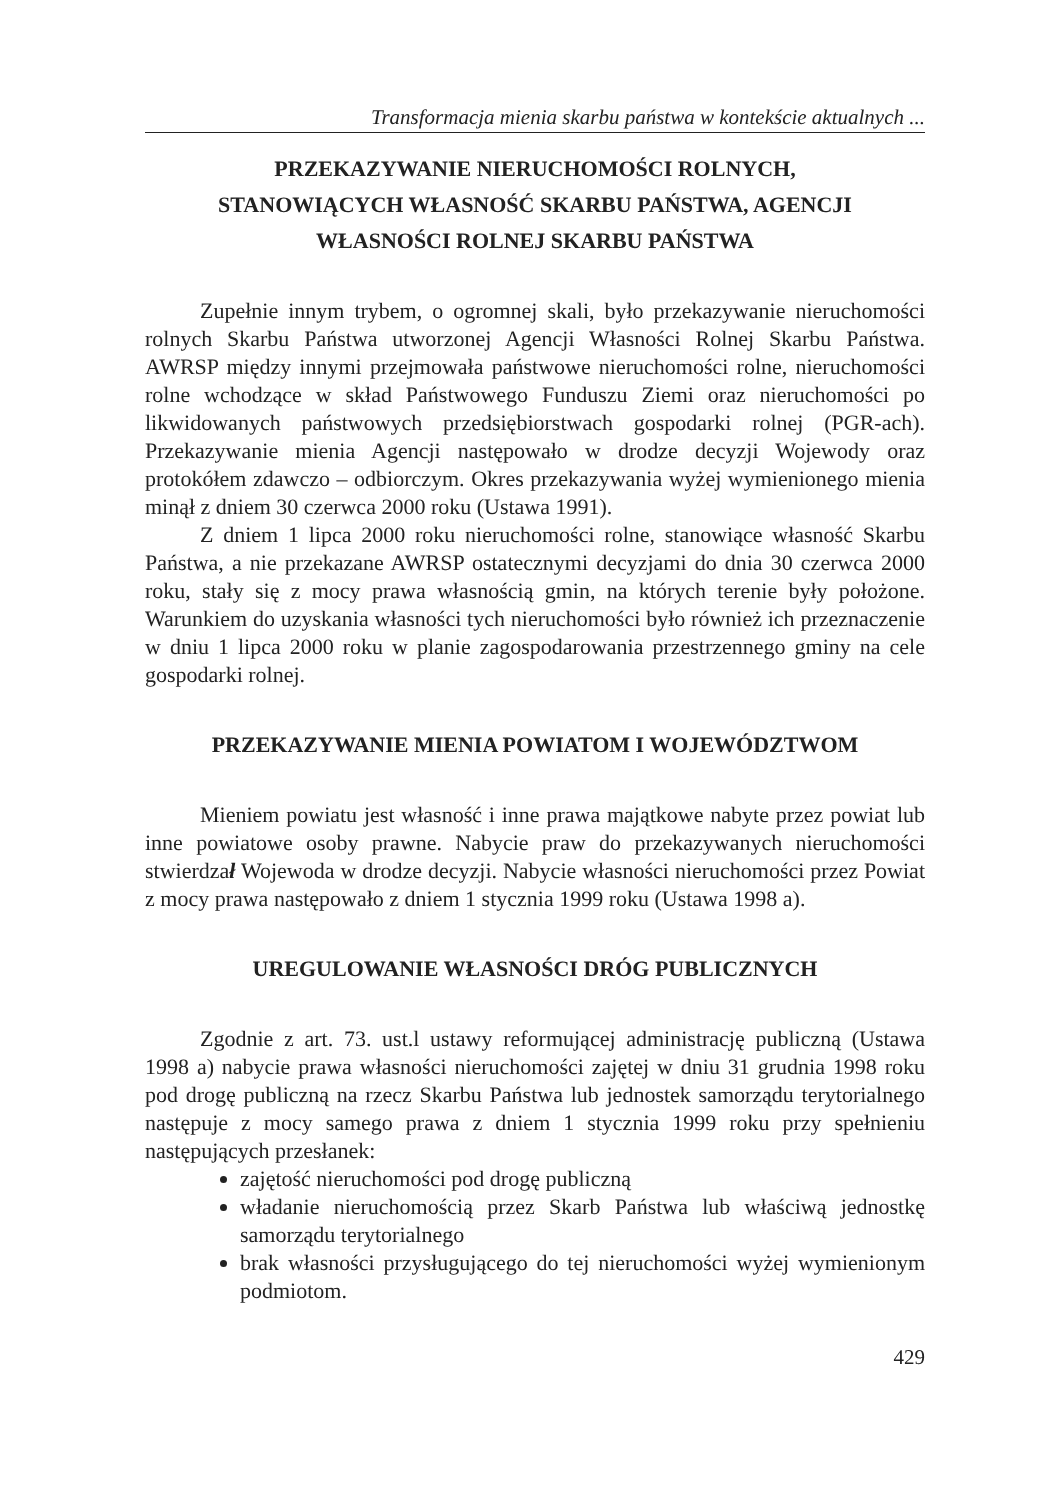Transformacja mienia skarbu państwa w kontekście aktualnych ...
PRZEKAZYWANIE NIERUCHOMOŚCI ROLNYCH,
STANOWIĄCYCH WŁASNOŚĆ SKARBU PAŃSTWA, AGENCJI
WŁASNOŚCI ROLNEJ SKARBU PAŃSTWA
Zupełnie innym trybem, o ogromnej skali, było przekazywanie nieruchomości rolnych Skarbu Państwa utworzonej Agencji Własności Rolnej Skarbu Państwa. AWRSP między innymi przejmowała państwowe nieruchomości rolne, nieruchomości rolne wchodzące w skład Państwowego Funduszu Ziemi oraz nieruchomości po likwidowanych państwowych przedsiębiorstwach gospodarki rolnej (PGR-ach). Przekazywanie mienia Agencji następowało w drodze decyzji Wojewody oraz protokółem zdawczo – odbiorczym. Okres przekazywania wyżej wymienionego mienia minął z dniem 30 czerwca 2000 roku (Ustawa 1991).
Z dniem 1 lipca 2000 roku nieruchomości rolne, stanowiące własność Skarbu Państwa, a nie przekazane AWRSP ostatecznymi decyzjami do dnia 30 czerwca 2000 roku, stały się z mocy prawa własnością gmin, na których terenie były położone. Warunkiem do uzyskania własności tych nieruchomości było również ich przeznaczenie w dniu 1 lipca 2000 roku w planie zagospodarowania przestrzennego gminy na cele gospodarki rolnej.
PRZEKAZYWANIE MIENIA POWIATOM I WOJEWÓDZTWOM
Mieniem powiatu jest własność i inne prawa majątkowe nabyte przez powiat lub inne powiatowe osoby prawne. Nabycie praw do przekazywanych nieruchomości stwierdzał Wojewoda w drodze decyzji. Nabycie własności nieruchomości przez Powiat z mocy prawa następowało z dniem 1 stycznia 1999 roku (Ustawa 1998 a).
UREGULOWANIE WŁASNOŚCI DRÓG PUBLICZNYCH
Zgodnie z art. 73. ust.l ustawy reformującej administrację publiczną (Ustawa 1998 a) nabycie prawa własności nieruchomości zajętej w dniu 31 grudnia 1998 roku pod drogę publiczną na rzecz Skarbu Państwa lub jednostek samorządu terytorialnego następuje z mocy samego prawa z dniem 1 stycznia 1999 roku przy spełnieniu następujących przesłanek:
zajętość nieruchomości pod drogę publiczną
władanie nieruchomością przez Skarb Państwa lub właściwą jednostkę samorządu terytorialnego
brak własności przysługującego do tej nieruchomości wyżej wymienionym podmiotom.
429